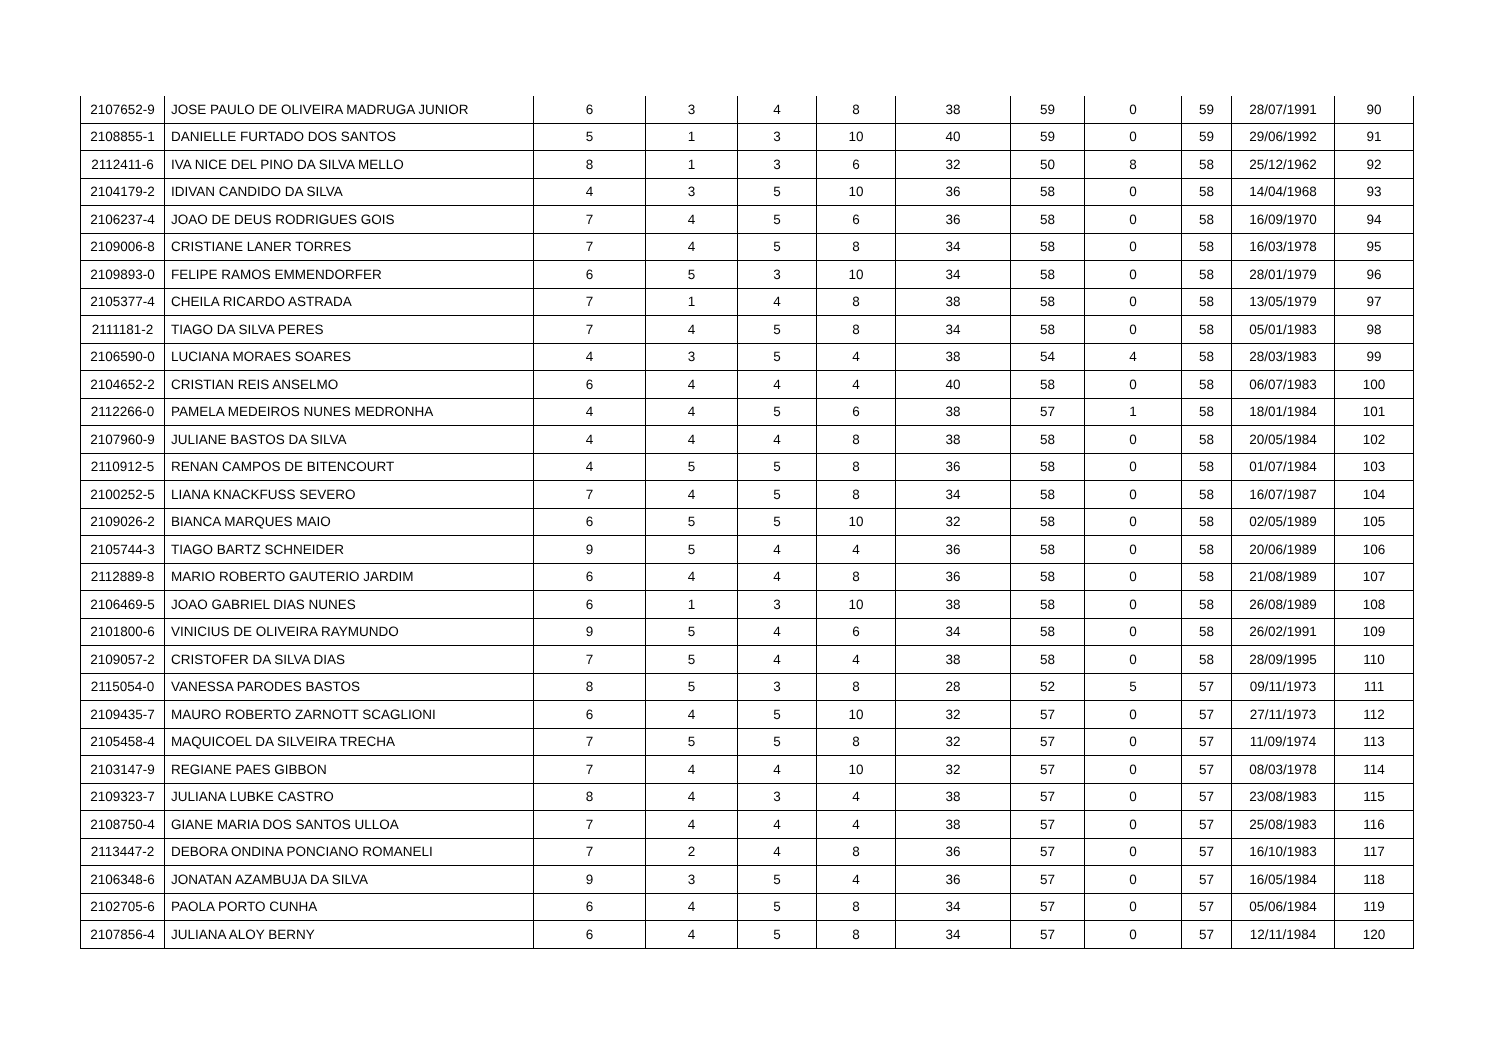| 2107652-9 | JOSE PAULO DE OLIVEIRA MADRUGA JUNIOR | 6 | 3 | 4 | 8 | 38 | 59 | 0 | 59 | 28/07/1991 | 90 |
| 2108855-1 | DANIELLE FURTADO DOS SANTOS | 5 | 1 | 3 | 10 | 40 | 59 | 0 | 59 | 29/06/1992 | 91 |
| 2112411-6 | IVA NICE DEL PINO DA SILVA MELLO | 8 | 1 | 3 | 6 | 32 | 50 | 8 | 58 | 25/12/1962 | 92 |
| 2104179-2 | IDIVAN CANDIDO DA SILVA | 4 | 3 | 5 | 10 | 36 | 58 | 0 | 58 | 14/04/1968 | 93 |
| 2106237-4 | JOAO DE DEUS RODRIGUES GOIS | 7 | 4 | 5 | 6 | 36 | 58 | 0 | 58 | 16/09/1970 | 94 |
| 2109006-8 | CRISTIANE LANER TORRES | 7 | 4 | 5 | 8 | 34 | 58 | 0 | 58 | 16/03/1978 | 95 |
| 2109893-0 | FELIPE RAMOS EMMENDORFER | 6 | 5 | 3 | 10 | 34 | 58 | 0 | 58 | 28/01/1979 | 96 |
| 2105377-4 | CHEILA RICARDO ASTRADA | 7 | 1 | 4 | 8 | 38 | 58 | 0 | 58 | 13/05/1979 | 97 |
| 2111181-2 | TIAGO DA SILVA PERES | 7 | 4 | 5 | 8 | 34 | 58 | 0 | 58 | 05/01/1983 | 98 |
| 2106590-0 | LUCIANA MORAES SOARES | 4 | 3 | 5 | 4 | 38 | 54 | 4 | 58 | 28/03/1983 | 99 |
| 2104652-2 | CRISTIAN REIS ANSELMO | 6 | 4 | 4 | 4 | 40 | 58 | 0 | 58 | 06/07/1983 | 100 |
| 2112266-0 | PAMELA MEDEIROS NUNES MEDRONHA | 4 | 4 | 5 | 6 | 38 | 57 | 1 | 58 | 18/01/1984 | 101 |
| 2107960-9 | JULIANE BASTOS DA SILVA | 4 | 4 | 4 | 8 | 38 | 58 | 0 | 58 | 20/05/1984 | 102 |
| 2110912-5 | RENAN CAMPOS DE BITENCOURT | 4 | 5 | 5 | 8 | 36 | 58 | 0 | 58 | 01/07/1984 | 103 |
| 2100252-5 | LIANA KNACKFUSS SEVERO | 7 | 4 | 5 | 8 | 34 | 58 | 0 | 58 | 16/07/1987 | 104 |
| 2109026-2 | BIANCA MARQUES MAIO | 6 | 5 | 5 | 10 | 32 | 58 | 0 | 58 | 02/05/1989 | 105 |
| 2105744-3 | TIAGO BARTZ SCHNEIDER | 9 | 5 | 4 | 4 | 36 | 58 | 0 | 58 | 20/06/1989 | 106 |
| 2112889-8 | MARIO ROBERTO GAUTERIO JARDIM | 6 | 4 | 4 | 8 | 36 | 58 | 0 | 58 | 21/08/1989 | 107 |
| 2106469-5 | JOAO GABRIEL DIAS NUNES | 6 | 1 | 3 | 10 | 38 | 58 | 0 | 58 | 26/08/1989 | 108 |
| 2101800-6 | VINICIUS DE OLIVEIRA RAYMUNDO | 9 | 5 | 4 | 6 | 34 | 58 | 0 | 58 | 26/02/1991 | 109 |
| 2109057-2 | CRISTOFER DA SILVA DIAS | 7 | 5 | 4 | 4 | 38 | 58 | 0 | 58 | 28/09/1995 | 110 |
| 2115054-0 | VANESSA PARODES BASTOS | 8 | 5 | 3 | 8 | 28 | 52 | 5 | 57 | 09/11/1973 | 111 |
| 2109435-7 | MAURO ROBERTO ZARNOTT SCAGLIONI | 6 | 4 | 5 | 10 | 32 | 57 | 0 | 57 | 27/11/1973 | 112 |
| 2105458-4 | MAQUICOEL DA SILVEIRA TRECHA | 7 | 5 | 5 | 8 | 32 | 57 | 0 | 57 | 11/09/1974 | 113 |
| 2103147-9 | REGIANE PAES GIBBON | 7 | 4 | 4 | 10 | 32 | 57 | 0 | 57 | 08/03/1978 | 114 |
| 2109323-7 | JULIANA LUBKE CASTRO | 8 | 4 | 3 | 4 | 38 | 57 | 0 | 57 | 23/08/1983 | 115 |
| 2108750-4 | GIANE MARIA DOS SANTOS ULLOA | 7 | 4 | 4 | 4 | 38 | 57 | 0 | 57 | 25/08/1983 | 116 |
| 2113447-2 | DEBORA ONDINA PONCIANO ROMANELI | 7 | 2 | 4 | 8 | 36 | 57 | 0 | 57 | 16/10/1983 | 117 |
| 2106348-6 | JONATAN AZAMBUJA DA SILVA | 9 | 3 | 5 | 4 | 36 | 57 | 0 | 57 | 16/05/1984 | 118 |
| 2102705-6 | PAOLA PORTO CUNHA | 6 | 4 | 5 | 8 | 34 | 57 | 0 | 57 | 05/06/1984 | 119 |
| 2107856-4 | JULIANA ALOY BERNY | 6 | 4 | 5 | 8 | 34 | 57 | 0 | 57 | 12/11/1984 | 120 |